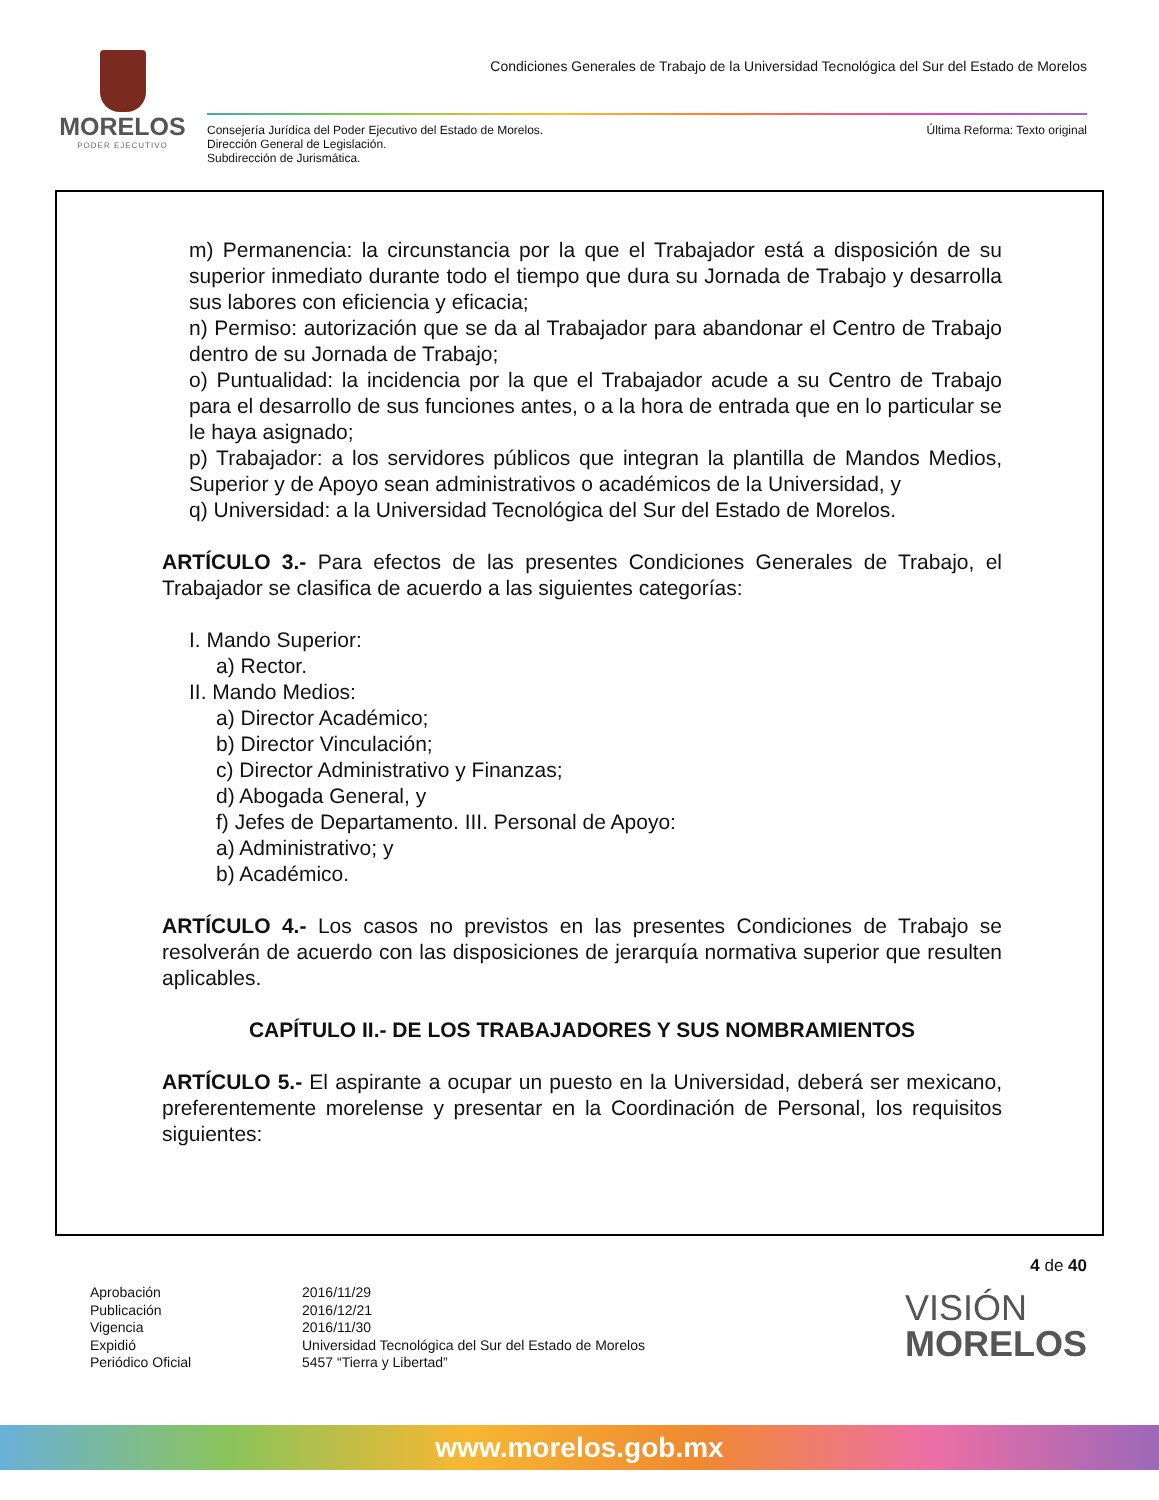MORELOS
PODER EJECUTIVO
Condiciones Generales de Trabajo de la Universidad Tecnológica del Sur del Estado de Morelos
Consejería Jurídica del Poder Ejecutivo del Estado de Morelos.
Dirección General de Legislación.
Subdirección de Jurismática.
Última Reforma: Texto original
m) Permanencia: la circunstancia por la que el Trabajador está a disposición de su superior inmediato durante todo el tiempo que dura su Jornada de Trabajo y desarrolla sus labores con eficiencia y eficacia;
n) Permiso: autorización que se da al Trabajador para abandonar el Centro de Trabajo dentro de su Jornada de Trabajo;
o) Puntualidad: la incidencia por la que el Trabajador acude a su Centro de Trabajo para el desarrollo de sus funciones antes, o a la hora de entrada que en lo particular se le haya asignado;
p) Trabajador: a los servidores públicos que integran la plantilla de Mandos Medios, Superior y de Apoyo sean administrativos o académicos de la Universidad, y
q) Universidad: a la Universidad Tecnológica del Sur del Estado de Morelos.
ARTÍCULO 3.- Para efectos de las presentes Condiciones Generales de Trabajo, el Trabajador se clasifica de acuerdo a las siguientes categorías:
I. Mando Superior:
a) Rector.
II. Mando Medios:
a) Director Académico;
b) Director Vinculación;
c) Director Administrativo y Finanzas;
d) Abogada General, y
f) Jefes de Departamento. III. Personal de Apoyo:
a) Administrativo; y
b) Académico.
ARTÍCULO 4.- Los casos no previstos en las presentes Condiciones de Trabajo se resolverán de acuerdo con las disposiciones de jerarquía normativa superior que resulten aplicables.
CAPÍTULO II.- DE LOS TRABAJADORES Y SUS NOMBRAMIENTOS
ARTÍCULO 5.- El aspirante a ocupar un puesto en la Universidad, deberá ser mexicano, preferentemente morelense y presentar en la Coordinación de Personal, los requisitos siguientes:
4 de 40
Aprobación
Publicación
Vigencia
Expidió
Periódico Oficial
2016/11/29
2016/12/21
2016/11/30
Universidad Tecnológica del Sur del Estado de Morelos
5457 “Tierra y Libertad”
VISIÓN
MORELOS
www.morelos.gob.mx